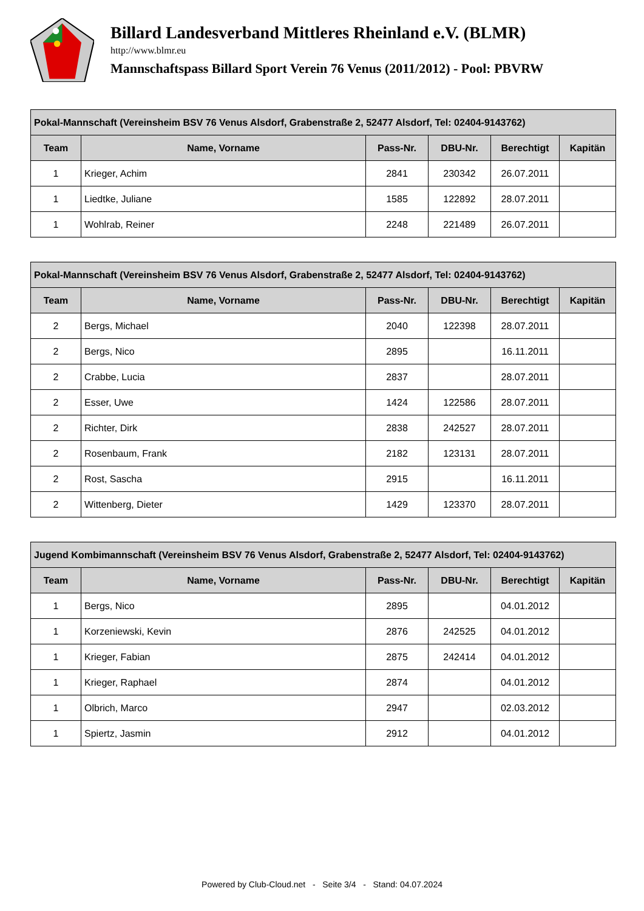Billard Landesverband Mittleres Rheinland e.V. (BLMR)
http://www.blmr.eu
Mannschaftspass Billard Sport Verein 76 Venus (2011/2012) - Pool: PBVRW
| Pokal-Mannschaft (Vereinsheim BSV 76 Venus Alsdorf, Grabenstraße 2, 52477 Alsdorf, Tel: 02404-9143762) | | | | | |
| --- | --- | --- | --- | --- | --- |
| Team | Name, Vorname | Pass-Nr. | DBU-Nr. | Berechtigt | Kapitän |
| 1 | Krieger, Achim | 2841 | 230342 | 26.07.2011 | |
| 1 | Liedtke, Juliane | 1585 | 122892 | 28.07.2011 | |
| 1 | Wohlrab, Reiner | 2248 | 221489 | 26.07.2011 | |
| Pokal-Mannschaft (Vereinsheim BSV 76 Venus Alsdorf, Grabenstraße 2, 52477 Alsdorf, Tel: 02404-9143762) | | | | | |
| --- | --- | --- | --- | --- | --- |
| Team | Name, Vorname | Pass-Nr. | DBU-Nr. | Berechtigt | Kapitän |
| 2 | Bergs, Michael | 2040 | 122398 | 28.07.2011 | |
| 2 | Bergs, Nico | 2895 | | 16.11.2011 | |
| 2 | Crabbe, Lucia | 2837 | | 28.07.2011 | |
| 2 | Esser, Uwe | 1424 | 122586 | 28.07.2011 | |
| 2 | Richter, Dirk | 2838 | 242527 | 28.07.2011 | |
| 2 | Rosenbaum, Frank | 2182 | 123131 | 28.07.2011 | |
| 2 | Rost, Sascha | 2915 | | 16.11.2011 | |
| 2 | Wittenberg, Dieter | 1429 | 123370 | 28.07.2011 | |
| Jugend Kombimannschaft (Vereinsheim BSV 76 Venus Alsdorf, Grabenstraße 2, 52477 Alsdorf, Tel: 02404-9143762) | | | | | |
| --- | --- | --- | --- | --- | --- |
| Team | Name, Vorname | Pass-Nr. | DBU-Nr. | Berechtigt | Kapitän |
| 1 | Bergs, Nico | 2895 | | 04.01.2012 | |
| 1 | Korzeniewski, Kevin | 2876 | 242525 | 04.01.2012 | |
| 1 | Krieger, Fabian | 2875 | 242414 | 04.01.2012 | |
| 1 | Krieger, Raphael | 2874 | | 04.01.2012 | |
| 1 | Olbrich, Marco | 2947 | | 02.03.2012 | |
| 1 | Spiertz, Jasmin | 2912 | | 04.01.2012 | |
Powered by Club-Cloud.net - Seite 3/4 - Stand: 04.07.2024